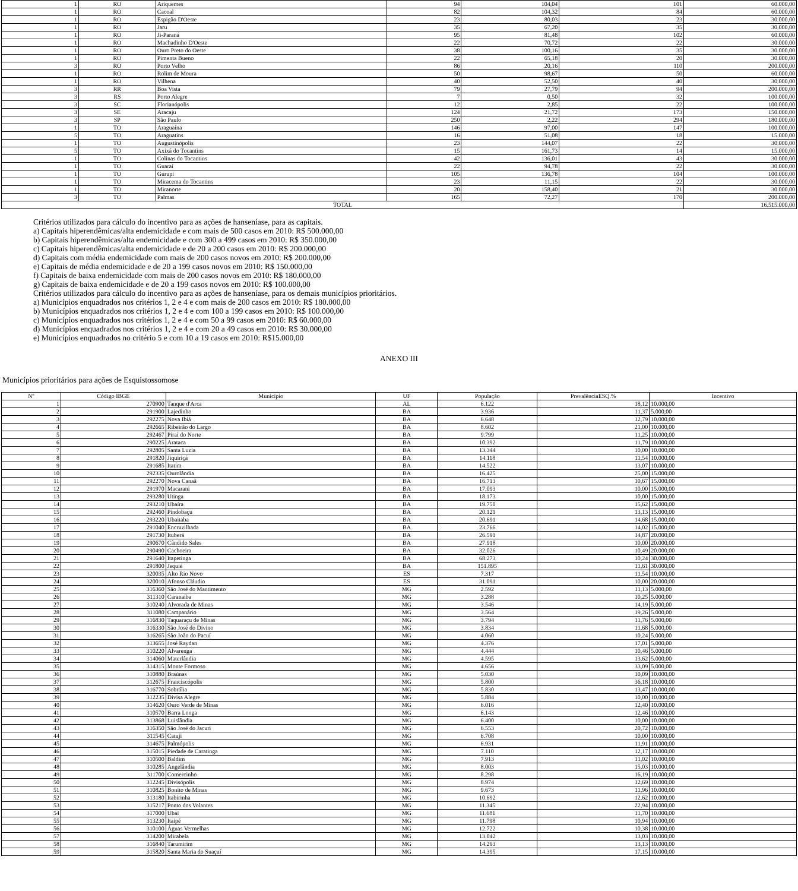| 1 | RO | Ariquemes | 94 | 104,04 | 101 | 60.000,00 |
| 1 | RO | Cacoal | 82 | 104,32 | 84 | 60.000,00 |
| 1 | RO | Espigão D'Oeste | 23 | 80,03 | 23 | 30.000,00 |
| 1 | RO | Jaru | 35 | 67,20 | 35 | 30.000,00 |
| 1 | RO | Ji-Paraná | 95 | 81,48 | 102 | 60.000,00 |
| 1 | RO | Machadinho D'Oeste | 22 | 70,72 | 22 | 30.000,00 |
| 1 | RO | Ouro Preto do Oeste | 38 | 100,16 | 35 | 30.000,00 |
| 1 | RO | Pimenta Bueno | 22 | 65,18 | 20 | 30.000,00 |
| 3 | RO | Porto Velho | 86 | 20,16 | 110 | 200.000,00 |
| 1 | RO | Rolim de Moura | 50 | 98,67 | 50 | 60.000,00 |
| 1 | RO | Vilhena | 40 | 52,50 | 40 | 30.000,00 |
| 3 | RR | Boa Vista | 79 | 27,79 | 94 | 200.000,00 |
| 3 | RS | Porto Alegre | 7 | 0,50 | 32 | 100.000,00 |
| 3 | SC | Florianópolis | 12 | 2,85 | 22 | 100.000,00 |
| 3 | SE | Aracaju | 124 | 21,72 | 173 | 150.000,00 |
| 3 | SP | São Paulo | 250 | 2,22 | 294 | 180.000,00 |
| 1 | TO | Araguaína | 146 | 97,00 | 147 | 100.000,00 |
| 5 | TO | Araguatins | 16 | 51,08 | 18 | 15.000,00 |
| 1 | TO | Augustinópolis | 23 | 144,07 | 22 | 30.000,00 |
| 5 | TO | Axixá do Tocantins | 15 | 161,73 | 14 | 15.000,00 |
| 1 | TO | Colinas do Tocantins | 42 | 136,01 | 43 | 30.000,00 |
| 1 | TO | Guaraí | 22 | 94,78 | 22 | 30.000,00 |
| 1 | TO | Gurupi | 105 | 136,78 | 104 | 100.000,00 |
| 1 | TO | Miracema do Tocantins | 23 | 11,15 | 22 | 30.000,00 |
| 1 | TO | Miranorte | 20 | 158,40 | 21 | 30.000,00 |
| 3 | TO | Palmas | 165 | 72,27 | 170 | 200.000,00 |
| TOTAL | | | | | | 16.515.000,00 |
Critérios utilizados para cálculo do incentivo para as ações de hanseníase, para as capitais.
a) Capitais hiperendêmicas/alta endemicidade e com mais de 500 casos em 2010: R$ 500.000,00
b) Capitais hiperendêmicas/alta endemicidade e com 300 a 499 casos em 2010: R$ 350.000,00
c) Capitais hiperendêmicas/alta endemicidade e de 20 a 200 casos em 2010: R$ 200.000,00
d) Capitais com média endemicidade com mais de 200 casos novos em 2010: R$ 200.000,00
e) Capitais de média endemicidade e de 20 a 199 casos novos em 2010: R$ 150.000,00
f) Capitais de baixa endemicidade com mais de 200 casos novos em 2010: R$ 180.000,00
g) Capitais de baixa endemicidade e de 20 a 199 casos novos em 2010: R$ 100.000,00
Critérios utilizados para cálculo do incentivo para as ações de hanseníase, para os demais municípios prioritários.
a) Municípios enquadrados nos critérios 1, 2 e 4 e com mais de 200 casos em 2010: R$ 180.000,00
b) Municípios enquadrados nos critérios 1, 2 e 4 e com 100 a 199 casos em 2010: R$ 100.000,00
c) Municípios enquadrados nos critérios 1, 2 e 4 e com 50 a 99 casos em 2010: R$ 60.000,00
d) Municípios enquadrados nos critérios 1, 2 e 4 e com 20 a 49 casos em 2010: R$ 30.000,00
e) Municípios enquadrados no critério 5 e com 10 a 19 casos em 2010: R$15.000,00
ANEXO III
Municípios prioritários para ações de Esquistossomose
| Nº | Código IBGE | Município | UF | População | PrevalênciaESQ.% | Incentivo |
| --- | --- | --- | --- | --- | --- | --- |
| 1 | 270900 | Tanque d'Arca | AL | 6.122 | 18,12 | 10.000,00 |
| 2 | 291900 | Lajedinho | BA | 3.936 | 11,37 | 5.000,00 |
| 3 | 292275 | Nova Ibiá | BA | 6.648 | 12,79 | 10.000,00 |
| 4 | 292665 | Ribeirão do Largo | BA | 8.602 | 21,00 | 10.000,00 |
| 5 | 292467 | Piraí do Norte | BA | 9.799 | 11,25 | 10.000,00 |
| 6 | 290225 | Arataca | BA | 10.392 | 11,79 | 10.000,00 |
| 7 | 292805 | Santa Luzia | BA | 13.344 | 10,00 | 10.000,00 |
| 8 | 291820 | Jiquiriçá | BA | 14.118 | 11,54 | 10.000,00 |
| 9 | 291685 | Itatim | BA | 14.522 | 13,07 | 10.000,00 |
| 10 | 292335 | Ourolândia | BA | 16.425 | 25,00 | 15.000,00 |
| 11 | 292270 | Nova Canaã | BA | 16.713 | 10,67 | 15.000,00 |
| 12 | 291970 | Macarani | BA | 17.093 | 10,00 | 15.000,00 |
| 13 | 293280 | Utinga | BA | 18.173 | 10,00 | 15.000,00 |
| 14 | 293210 | Ubaíra | BA | 19.750 | 15,62 | 15.000,00 |
| 15 | 292460 | Pindobaçu | BA | 20.121 | 13,13 | 15.000,00 |
| 16 | 293220 | Ubaitaba | BA | 20.691 | 14,68 | 15.000,00 |
| 17 | 291040 | Encruzilhada | BA | 23.766 | 14,02 | 15.000,00 |
| 18 | 291730 | Ituberá | BA | 26.591 | 14,87 | 20.000,00 |
| 19 | 290670 | Cândido Sales | BA | 27.918 | 10,00 | 20.000,00 |
| 20 | 290490 | Cachoeira | BA | 32.026 | 10,49 | 20.000,00 |
| 21 | 291640 | Itapetinga | BA | 68.273 | 10,24 | 30.000,00 |
| 22 | 291800 | Jequié | BA | 151.895 | 11,61 | 30.000,00 |
| 23 | 320035 | Alto Rio Novo | ES | 7.317 | 11,54 | 10.000,00 |
| 24 | 320010 | Afonso Cláudio | ES | 31.091 | 10,00 | 20.000,00 |
| 25 | 316360 | São José do Mantimento | MG | 2.592 | 11,13 | 5.000,00 |
| 26 | 311310 | Caranaíba | MG | 3.288 | 10,25 | 5.000,00 |
| 27 | 310240 | Alvorada de Minas | MG | 3.546 | 14,19 | 5.000,00 |
| 28 | 311080 | Campanário | MG | 3.564 | 19,26 | 5.000,00 |
| 29 | 316830 | Taquaraçu de Minas | MG | 3.794 | 11,76 | 5.000,00 |
| 30 | 316330 | São José do Divino | MG | 3.834 | 11,68 | 5.000,00 |
| 31 | 316265 | São João do Pacuí | MG | 4.060 | 10,24 | 5.000,00 |
| 32 | 313655 | José Raydan | MG | 4.376 | 17,01 | 5.000,00 |
| 33 | 310220 | Alvarenga | MG | 4.444 | 10,46 | 5.000,00 |
| 34 | 314060 | Materlândia | MG | 4.595 | 13,62 | 5.000,00 |
| 35 | 314315 | Monte Formoso | MG | 4.656 | 33,09 | 5.000,00 |
| 36 | 310880 | Braúnas | MG | 5.030 | 10,09 | 10.000,00 |
| 37 | 312675 | Franciscópolis | MG | 5.800 | 36,18 | 10.000,00 |
| 38 | 316770 | Sobrália | MG | 5.830 | 13,47 | 10.000,00 |
| 39 | 312235 | Divisa Alegre | MG | 5.884 | 10,00 | 10.000,00 |
| 40 | 314620 | Ouro Verde de Minas | MG | 6.016 | 12,40 | 10.000,00 |
| 41 | 310570 | Barra Longa | MG | 6.143 | 12,46 | 10.000,00 |
| 42 | 313868 | Luislândia | MG | 6.400 | 10,00 | 10.000,00 |
| 43 | 316350 | São José do Jacuri | MG | 6.553 | 20,72 | 10.000,00 |
| 44 | 311545 | Catuji | MG | 6.708 | 10,00 | 10.000,00 |
| 45 | 314675 | Palmópolis | MG | 6.931 | 11,91 | 10.000,00 |
| 46 | 315015 | Piedade de Caratinga | MG | 7.110 | 12,17 | 10.000,00 |
| 47 | 310500 | Baldim | MG | 7.913 | 11,02 | 10.000,00 |
| 48 | 310285 | Angelândia | MG | 8.003 | 15,03 | 10.000,00 |
| 49 | 311700 | Comercinho | MG | 8.298 | 16,19 | 10.000,00 |
| 50 | 312245 | Divisópolis | MG | 8.974 | 12,69 | 10.000,00 |
| 51 | 310825 | Bonito de Minas | MG | 9.673 | 11,96 | 10.000,00 |
| 52 | 313180 | Itabirinha | MG | 10.692 | 12,62 | 10.000,00 |
| 53 | 315217 | Ponto dos Volantes | MG | 11.345 | 22,94 | 10.000,00 |
| 54 | 317000 | Ubaí | MG | 11.681 | 11,70 | 10.000,00 |
| 55 | 313230 | Itaipé | MG | 11.798 | 10,94 | 10.000,00 |
| 56 | 310100 | Águas Vermelhas | MG | 12.722 | 10,38 | 10.000,00 |
| 57 | 314200 | Mirabela | MG | 13.042 | 13,03 | 10.000,00 |
| 58 | 316840 | Tarumirim | MG | 14.293 | 13,13 | 10.000,00 |
| 59 | 315820 | Santa Maria do Suaçuí | MG | 14.395 | 17,15 | 10.000,00 |